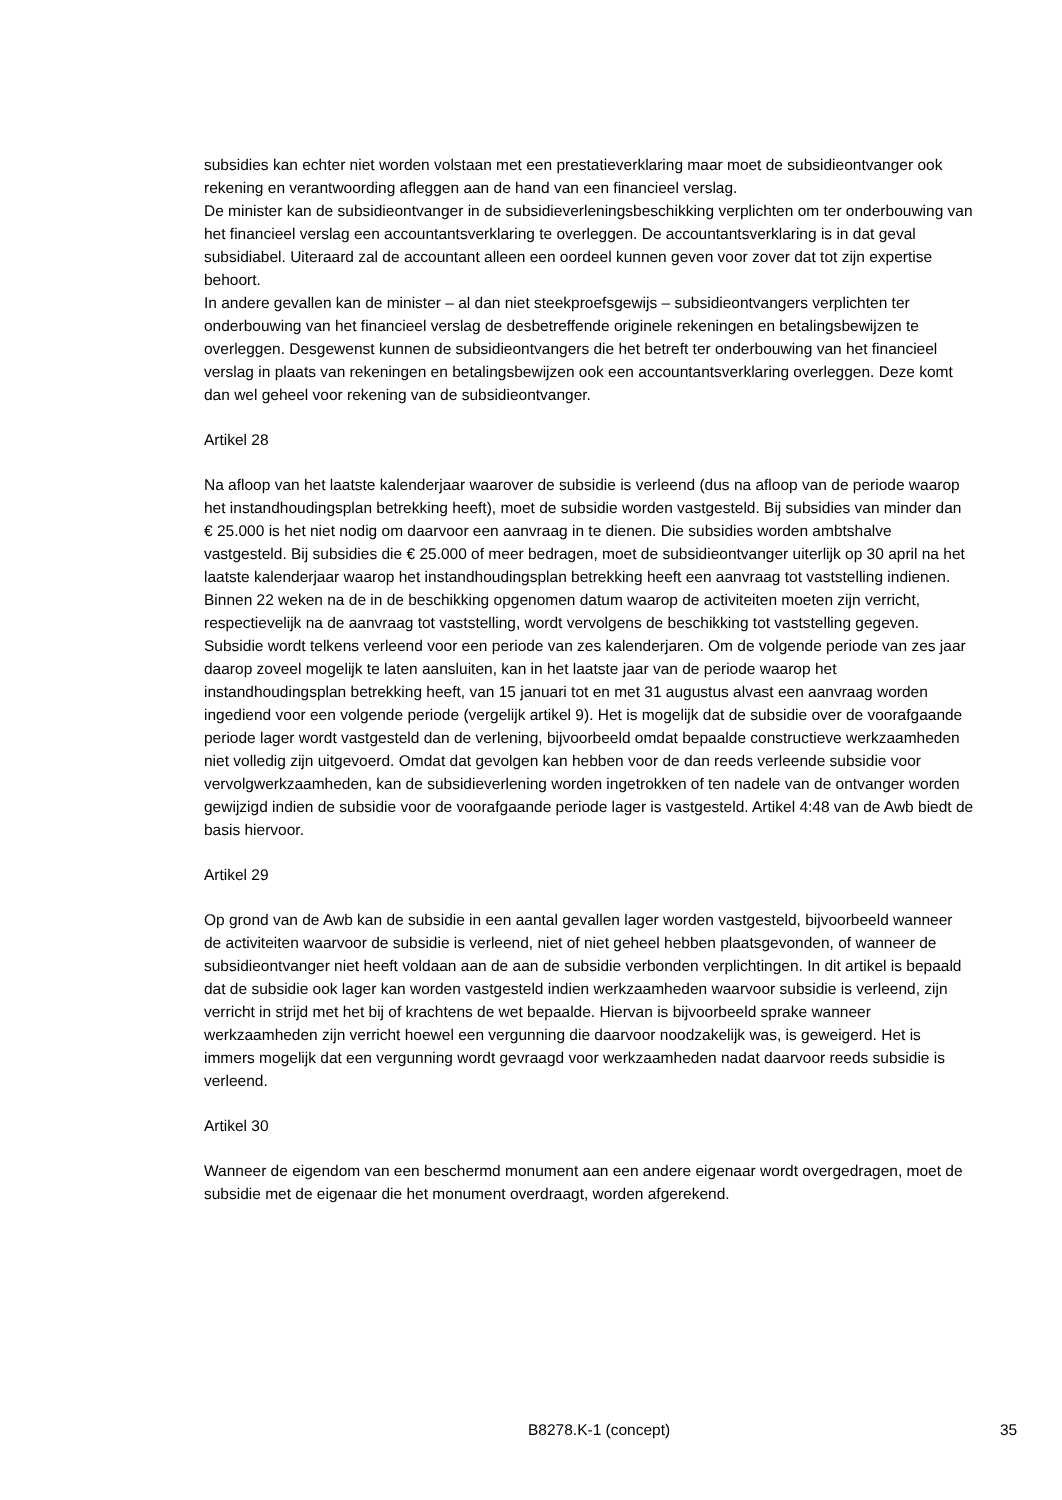subsidies kan echter niet worden volstaan met een prestatieverklaring maar moet de subsidieontvanger ook rekening en verantwoording afleggen aan de hand van een financieel verslag.
De minister kan de subsidieontvanger in de subsidieverleningsbeschikking verplichten om ter onderbouwing van het financieel verslag een accountantsverklaring te overleggen. De accountantsverklaring is in dat geval subsidiabel. Uiteraard zal de accountant alleen een oordeel kunnen geven voor zover dat tot zijn expertise behoort.
In andere gevallen kan de minister – al dan niet steekproefsgewijs – subsidieontvangers verplichten ter onderbouwing van het financieel verslag de desbetreffende originele rekeningen en betalingsbewijzen te overleggen. Desgewenst kunnen de subsidieontvangers die het betreft ter onderbouwing van het financieel verslag in plaats van rekeningen en betalingsbewijzen ook een accountantsverklaring overleggen. Deze komt dan wel geheel voor rekening van de subsidieontvanger.
Artikel 28
Na afloop van het laatste kalenderjaar waarover de subsidie is verleend (dus na afloop van de periode waarop het instandhoudingsplan betrekking heeft), moet de subsidie worden vastgesteld. Bij subsidies van minder dan € 25.000 is het niet nodig om daarvoor een aanvraag in te dienen. Die subsidies worden ambtshalve vastgesteld. Bij subsidies die € 25.000 of meer bedragen, moet de subsidieontvanger uiterlijk op 30 april na het laatste kalenderjaar waarop het instandhoudingsplan betrekking heeft een aanvraag tot vaststelling indienen.
Binnen 22 weken na de in de beschikking opgenomen datum waarop de activiteiten moeten zijn verricht, respectievelijk na de aanvraag tot vaststelling, wordt vervolgens de beschikking tot vaststelling gegeven.
Subsidie wordt telkens verleend voor een periode van zes kalenderjaren. Om de volgende periode van zes jaar daarop zoveel mogelijk te laten aansluiten, kan in het laatste jaar van de periode waarop het instandhoudingsplan betrekking heeft, van 15 januari tot en met 31 augustus alvast een aanvraag worden ingediend voor een volgende periode (vergelijk artikel 9). Het is mogelijk dat de subsidie over de voorafgaande periode lager wordt vastgesteld dan de verlening, bijvoorbeeld omdat bepaalde constructieve werkzaamheden niet volledig zijn uitgevoerd. Omdat dat gevolgen kan hebben voor de dan reeds verleende subsidie voor vervolgwerkzaamheden, kan de subsidieverlening worden ingetrokken of ten nadele van de ontvanger worden gewijzigd indien de subsidie voor de voorafgaande periode lager is vastgesteld. Artikel 4:48 van de Awb biedt de basis hiervoor.
Artikel 29
Op grond van de Awb kan de subsidie in een aantal gevallen lager worden vastgesteld, bijvoorbeeld wanneer de activiteiten waarvoor de subsidie is verleend, niet of niet geheel hebben plaatsgevonden, of wanneer de subsidieontvanger niet heeft voldaan aan de aan de subsidie verbonden verplichtingen. In dit artikel is bepaald dat de subsidie ook lager kan worden vastgesteld indien werkzaamheden waarvoor subsidie is verleend, zijn verricht in strijd met het bij of krachtens de wet bepaalde. Hiervan is bijvoorbeeld sprake wanneer werkzaamheden zijn verricht hoewel een vergunning die daarvoor noodzakelijk was, is geweigerd. Het is immers mogelijk dat een vergunning wordt gevraagd voor werkzaamheden nadat daarvoor reeds subsidie is verleend.
Artikel 30
Wanneer de eigendom van een beschermd monument aan een andere eigenaar wordt overgedragen, moet de subsidie met de eigenaar die het monument overdraagt, worden afgerekend.
B8278.K-1 (concept) 35